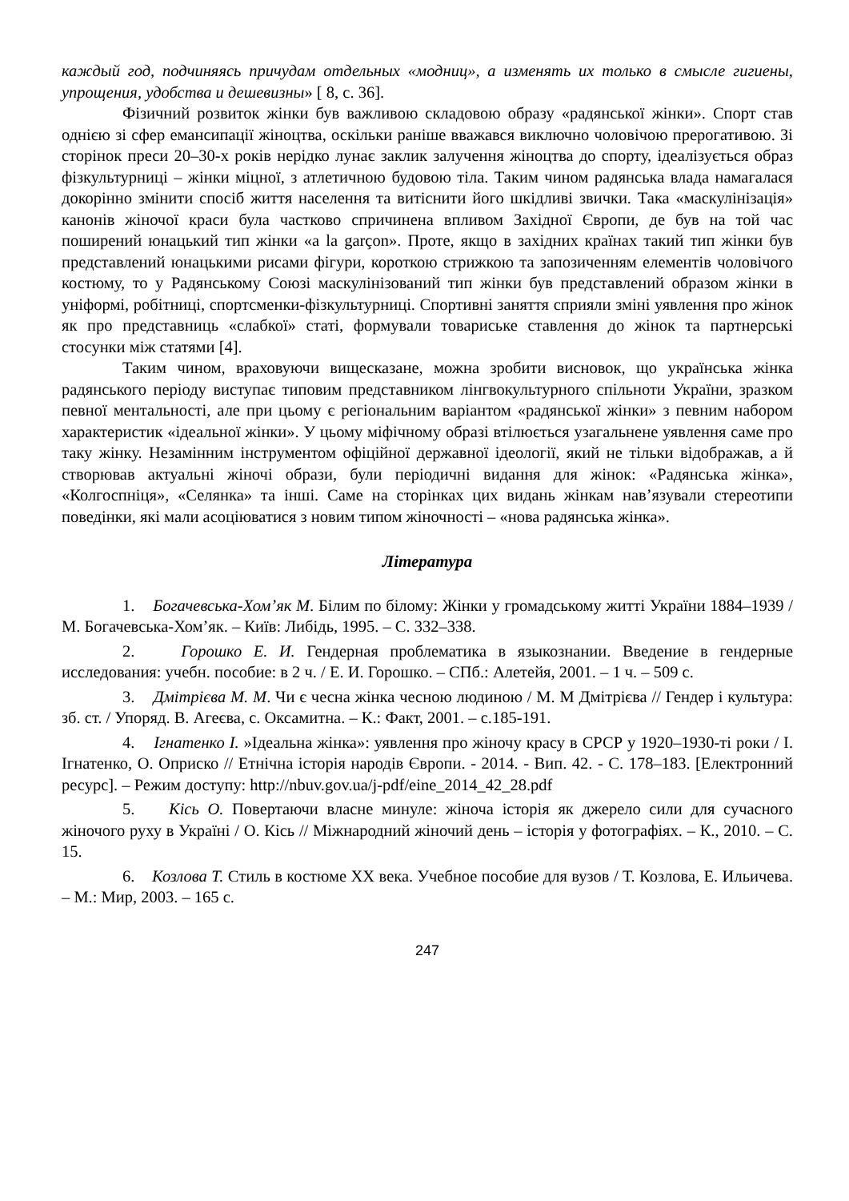каждый год, подчиняясь причудам отдельных «модниц», а изменять их только в смысле гигиены, упрощения, удобства и дешевизны» [ 8, с. 36].
Фізичний розвиток жінки був важливою складовою образу «радянської жінки». Спорт став однією зі сфер емансипації жіноцтва, оскільки раніше вважався виключно чоловічою прерогативою. Зі сторінок преси 20–30-х років нерідко лунає заклик залучення жіноцтва до спорту, ідеалізується образ фізкультурниці – жінки міцної, з атлетичною будовою тіла. Таким чином радянська влада намагалася докорінно змінити спосіб життя населення та витіснити його шкідливі звички. Така «маскулінізація» канонів жіночої краси була частково спричинена впливом Західної Європи, де був на той час поширений юнацький тип жінки «a la garçon». Проте, якщо в західних країнах такий тип жінки був представлений юнацькими рисами фігури, короткою стрижкою та запозиченням елементів чоловічого костюму, то у Радянському Союзі маскулінізований тип жінки був представлений образом жінки в уніформі, робітниці, спортсменки-фізкультурниці. Спортивні заняття сприяли зміні уявлення про жінок як про представниць «слабкої» статі, формували товариське ставлення до жінок та партнерські стосунки між статями [4].
Таким чином, враховуючи вищесказане, можна зробити висновок, що українська жінка радянського періоду виступає типовим представником лінгвокультурного спільноти України, зразком певної ментальності, але при цьому є регіональним варіантом «радянської жінки» з певним набором характеристик «ідеальної жінки». У цьому міфічному образі втілюється узагальнене уявлення саме про таку жінку. Незамінним інструментом офіційної державної ідеології, який не тільки відображав, а й створював актуальні жіночі образи, були періодичні видання для жінок: «Радянська жінка», «Колгоспніця», «Селянка» та інші. Саме на сторінках цих видань жінкам нав’язували стереотипи поведінки, які мали асоціюватися з новим типом жіночності – «нова радянська жінка».
Література
1. Богачевська-Хом’як М. Білим по білому: Жінки у громадському житті України 1884–1939 / М. Богачевська-Хом’як. – Київ: Либідь, 1995. – С. 332–338.
2. Горошко Е. И. Гендерная проблематика в языкознании. Введение в гендерные исследования: учебн. пособие: в 2 ч. / Е. И. Горошко. – СПб.: Алетейя, 2001. – 1 ч. – 509 с.
3. Дмітрієва М. М. Чи є чесна жінка чесною людиною / М. М Дмітрієва // Гендер і культура: зб. ст. / Упоряд. В. Агеєва, с. Оксамитна. – К.: Факт, 2001. – с.185-191.
4. Ігнатенко І. »Ідеальна жінка»: уявлення про жіночу красу в СРСР у 1920–1930-ті роки / І. Ігнатенко, О. Оприско // Етнічна історія народів Європи. - 2014. - Вип. 42. - С. 178–183. [Електронний ресурс]. – Режим доступу: http://nbuv.gov.ua/j-pdf/eine_2014_42_28.pdf
5. Кісь О. Повертаючи власне минуле: жіноча історія як джерело сили для сучасного жіночого руху в Україні / О. Кісь // Міжнародний жіночий день – історія у фотографіях. – К., 2010. – С. 15.
6. Козлова Т. Стиль в костюме ХХ века. Учебное пособие для вузов / Т. Козлова, Е. Ильичева. – М.: Мир, 2003. – 165 с.
247